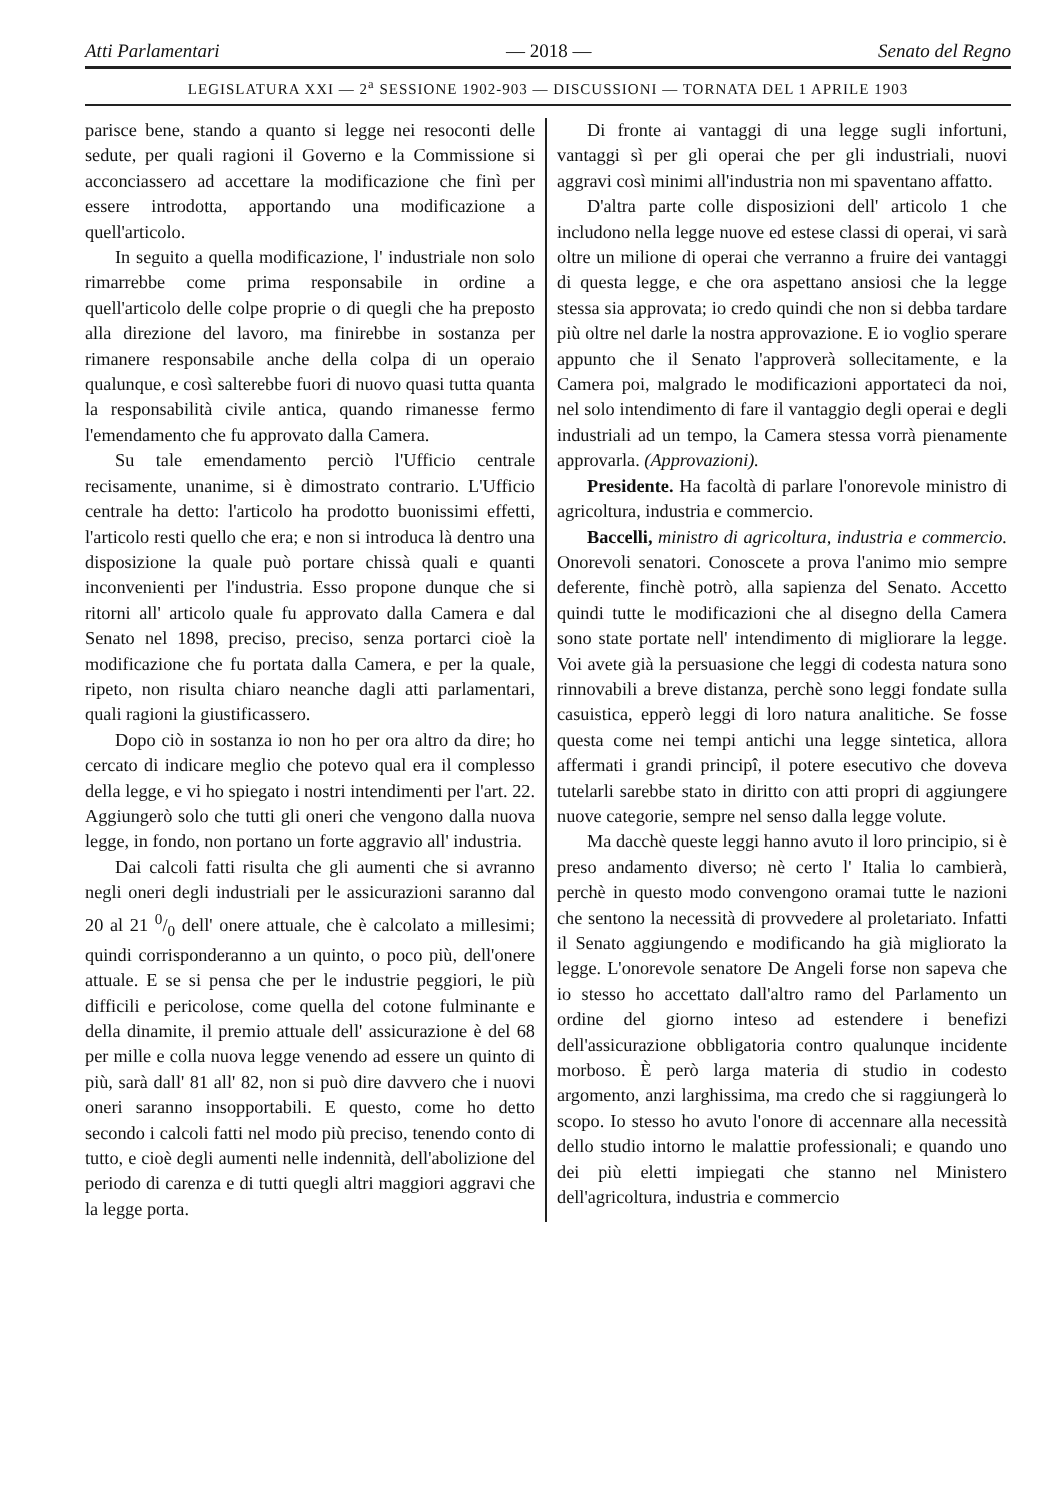Atti Parlamentari — 2018 — Senato del Regno
LEGISLATURA XXI — 2<sup>a</sup> SESSIONE 1902-903 — DISCUSSIONI — TORNATA DEL 1 APRILE 1903
parisce bene, stando a quanto si legge nei resoconti delle sedute, per quali ragioni il Governo e la Commissione si acconciassero ad accettare la modificazione che finì per essere introdotta, apportando una modificazione a quell'articolo.
In seguito a quella modificazione, l' industriale non solo rimarrebbe come prima responsabile in ordine a quell'articolo delle colpe proprie o di quegli che ha preposto alla direzione del lavoro, ma finirebbe in sostanza per rimanere responsabile anche della colpa di un operaio qualunque, e così salterebbe fuori di nuovo quasi tutta quanta la responsabilità civile antica, quando rimanesse fermo l'emendamento che fu approvato dalla Camera.
Su tale emendamento perciò l'Ufficio centrale recisamente, unanime, si è dimostrato contrario. L'Ufficio centrale ha detto: l'articolo ha prodotto buonissimi effetti, l'articolo resti quello che era; e non si introduca là dentro una disposizione la quale può portare chissà quali e quanti inconvenienti per l'industria. Esso propone dunque che si ritorni all' articolo quale fu approvato dalla Camera e dal Senato nel 1898, preciso, preciso, senza portarci cioè la modificazione che fu portata dalla Camera, e per la quale, ripeto, non risulta chiaro neanche dagli atti parlamentari, quali ragioni la giustificassero.
Dopo ciò in sostanza io non ho per ora altro da dire; ho cercato di indicare meglio che potevo qual era il complesso della legge, e vi ho spiegato i nostri intendimenti per l'art. 22. Aggiungerò solo che tutti gli oneri che vengono dalla nuova legge, in fondo, non portano un forte aggravio all' industria.
Dai calcoli fatti risulta che gli aumenti che si avranno negli oneri degli industriali per le assicurazioni saranno dal 20 al 21 0/0 dell' onere attuale, che è calcolato a millesimi; quindi corrisponderanno a un quinto, o poco più, dell'onere attuale. E se si pensa che per le industrie peggiori, le più difficili e pericolose, come quella del cotone fulminante e della dinamite, il premio attuale dell' assicurazione è del 68 per mille e colla nuova legge venendo ad essere un quinto di più, sarà dall' 81 all' 82, non si può dire davvero che i nuovi oneri saranno insopportabili. E questo, come ho detto secondo i calcoli fatti nel modo più preciso, tenendo conto di tutto, e cioè degli aumenti nelle indennità, dell'abolizione del periodo di carenza e di tutti quegli altri maggiori aggravi che la legge porta.
Di fronte ai vantaggi di una legge sugli infortuni, vantaggi sì per gli operai che per gli industriali, nuovi aggravi così minimi all'industria non mi spaventano affatto.
D'altra parte colle disposizioni dell' articolo 1 che includono nella legge nuove ed estese classi di operai, vi sarà oltre un milione di operai che verranno a fruire dei vantaggi di questa legge, e che ora aspettano ansiosi che la legge stessa sia approvata; io credo quindi che non si debba tardare più oltre nel darle la nostra approvazione. E io voglio sperare appunto che il Senato l'approverà sollecitamente, e la Camera poi, malgrado le modificazioni apportateci da noi, nel solo intendimento di fare il vantaggio degli operai e degli industriali ad un tempo, la Camera stessa vorrà pienamente approvarla. (Approvazioni).
Presidente. Ha facoltà di parlare l'onorevole ministro di agricoltura, industria e commercio.
Baccelli, ministro di agricoltura, industria e commercio. Onorevoli senatori. Conoscete a prova l'animo mio sempre deferente, finchè potrò, alla sapienza del Senato. Accetto quindi tutte le modificazioni che al disegno della Camera sono state portate nell' intendimento di migliorare la legge. Voi avete già la persuasione che leggi di codesta natura sono rinnovabili a breve distanza, perchè sono leggi fondate sulla casuistica, epperò leggi di loro natura analitiche. Se fosse questa come nei tempi antichi una legge sintetica, allora affermati i grandi principî, il potere esecutivo che doveva tutelarli sarebbe stato in diritto con atti propri di aggiungere nuove categorie, sempre nel senso dalla legge volute.
Ma dacchè queste leggi hanno avuto il loro principio, si è preso andamento diverso; nè certo l' Italia lo cambierà, perchè in questo modo convengono oramai tutte le nazioni che sentono la necessità di provvedere al proletariato. Infatti il Senato aggiungendo e modificando ha già migliorato la legge. L'onorevole senatore De Angeli forse non sapeva che io stesso ho accettato dall'altro ramo del Parlamento un ordine del giorno inteso ad estendere i benefizi dell'assicurazione obbligatoria contro qualunque incidente morboso. È però larga materia di studio in codesto argomento, anzi larghissima, ma credo che si raggiungerà lo scopo. Io stesso ho avuto l'onore di accennare alla necessità dello studio intorno le malattie professionali; e quando uno dei più eletti impiegati che stanno nel Ministero dell'agricoltura, industria e commercio